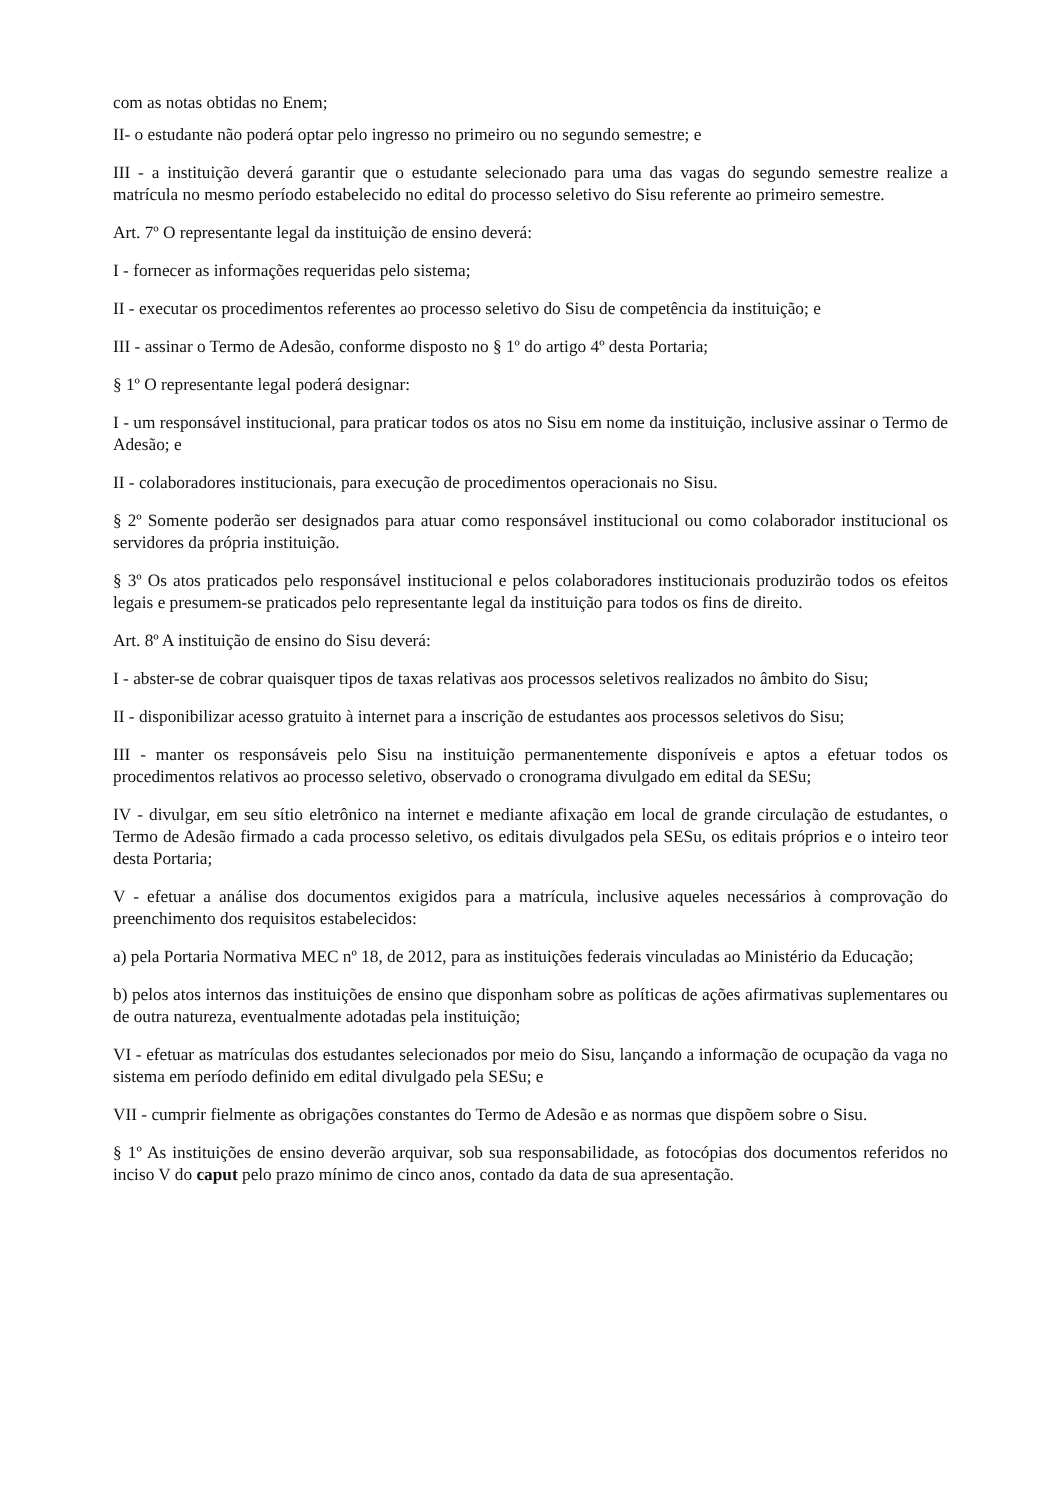com as notas obtidas no Enem;
II- o estudante não poderá optar pelo ingresso no primeiro ou no segundo semestre; e
III - a instituição deverá garantir que o estudante selecionado para uma das vagas do segundo semestre realize a matrícula no mesmo período estabelecido no edital do processo seletivo do Sisu referente ao primeiro semestre.
Art. 7º O representante legal da instituição de ensino deverá:
I - fornecer as informações requeridas pelo sistema;
II - executar os procedimentos referentes ao processo seletivo do Sisu de competência da instituição; e
III - assinar o Termo de Adesão, conforme disposto no § 1º do artigo 4º desta Portaria;
§ 1º O representante legal poderá designar:
I - um responsável institucional, para praticar todos os atos no Sisu em nome da instituição, inclusive assinar o Termo de Adesão; e
II - colaboradores institucionais, para execução de procedimentos operacionais no Sisu.
§ 2º Somente poderão ser designados para atuar como responsável institucional ou como colaborador institucional os servidores da própria instituição.
§ 3º Os atos praticados pelo responsável institucional e pelos colaboradores institucionais produzirão todos os efeitos legais e presumem-se praticados pelo representante legal da instituição para todos os fins de direito.
Art. 8º A instituição de ensino do Sisu deverá:
I - abster-se de cobrar quaisquer tipos de taxas relativas aos processos seletivos realizados no âmbito do Sisu;
II - disponibilizar acesso gratuito à internet para a inscrição de estudantes aos processos seletivos do Sisu;
III - manter os responsáveis pelo Sisu na instituição permanentemente disponíveis e aptos a efetuar todos os procedimentos relativos ao processo seletivo, observado o cronograma divulgado em edital da SESu;
IV - divulgar, em seu sítio eletrônico na internet e mediante afixação em local de grande circulação de estudantes, o Termo de Adesão firmado a cada processo seletivo, os editais divulgados pela SESu, os editais próprios e o inteiro teor desta Portaria;
V - efetuar a análise dos documentos exigidos para a matrícula, inclusive aqueles necessários à comprovação do preenchimento dos requisitos estabelecidos:
a) pela Portaria Normativa MEC nº 18, de 2012, para as instituições federais vinculadas ao Ministério da Educação;
b) pelos atos internos das instituições de ensino que disponham sobre as políticas de ações afirmativas suplementares ou de outra natureza, eventualmente adotadas pela instituição;
VI - efetuar as matrículas dos estudantes selecionados por meio do Sisu, lançando a informação de ocupação da vaga no sistema em período definido em edital divulgado pela SESu; e
VII - cumprir fielmente as obrigações constantes do Termo de Adesão e as normas que dispõem sobre o Sisu.
§ 1º As instituições de ensino deverão arquivar, sob sua responsabilidade, as fotocópias dos documentos referidos no inciso V do caput pelo prazo mínimo de cinco anos, contado da data de sua apresentação.